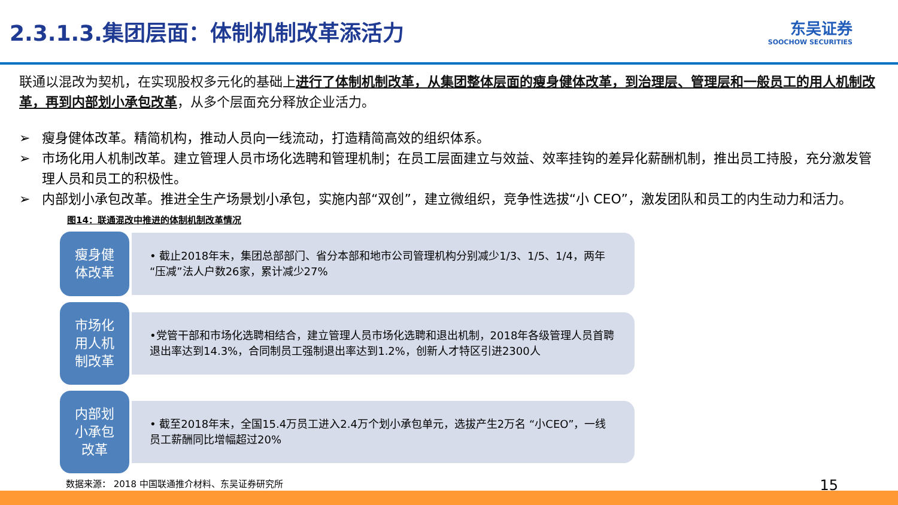2.3.1.3.集团层面：体制机制改革添活力
东吴证券
SOOCHOW SECURITIES
联通以混改为契机，在实现股权多元化的基础上进行了体制机制改革，从集团整体层面的瘦身健体改革，到治理层、管理层和一般员工的用人机制改革，再到内部划小承包改革，从多个层面充分释放企业活力。
➢ 瘦身健体改革。精简机构，推动人员向一线流动，打造精简高效的组织体系。
➢ 市场化用人机制改革。建立管理人员市场化选聘和管理机制；在员工层面建立与效益、效率挂钩的差异化薪酬机制，推出员工持股，充分激发管理人员和员工的积极性。
➢ 内部划小承包改革。推进全生产场景划小承包，实施内部“双创”，建立微组织，竞争性选拔“小 CEO”，激发团队和员工的内生动力和活力。
图14：联通混改中推进的体制机制改革情况
瘦身健
体改革
• 截止2018年末，集团总部部门、省分本部和地市公司管理机构分别减少1/3、1/5、1/4，两年“压减”法人户数26家，累计减少27%
市场化
用人机
制改革
•党管干部和市场化选聘相结合，建立管理人员市场化选聘和退出机制，2018年各级管理人员首聘退出率达到14.3%，合同制员工强制退出率达到1.2%，创新人才特区引进2300人
内部划
小承包
改革
• 截至2018年末，全国15.4万员工进入2.4万个划小承包单元，选拔产生2万名 “小CEO”，一线员工薪酬同比增幅超过20%
数据来源： 2018 中国联通推介材料、东吴证券研究所 15